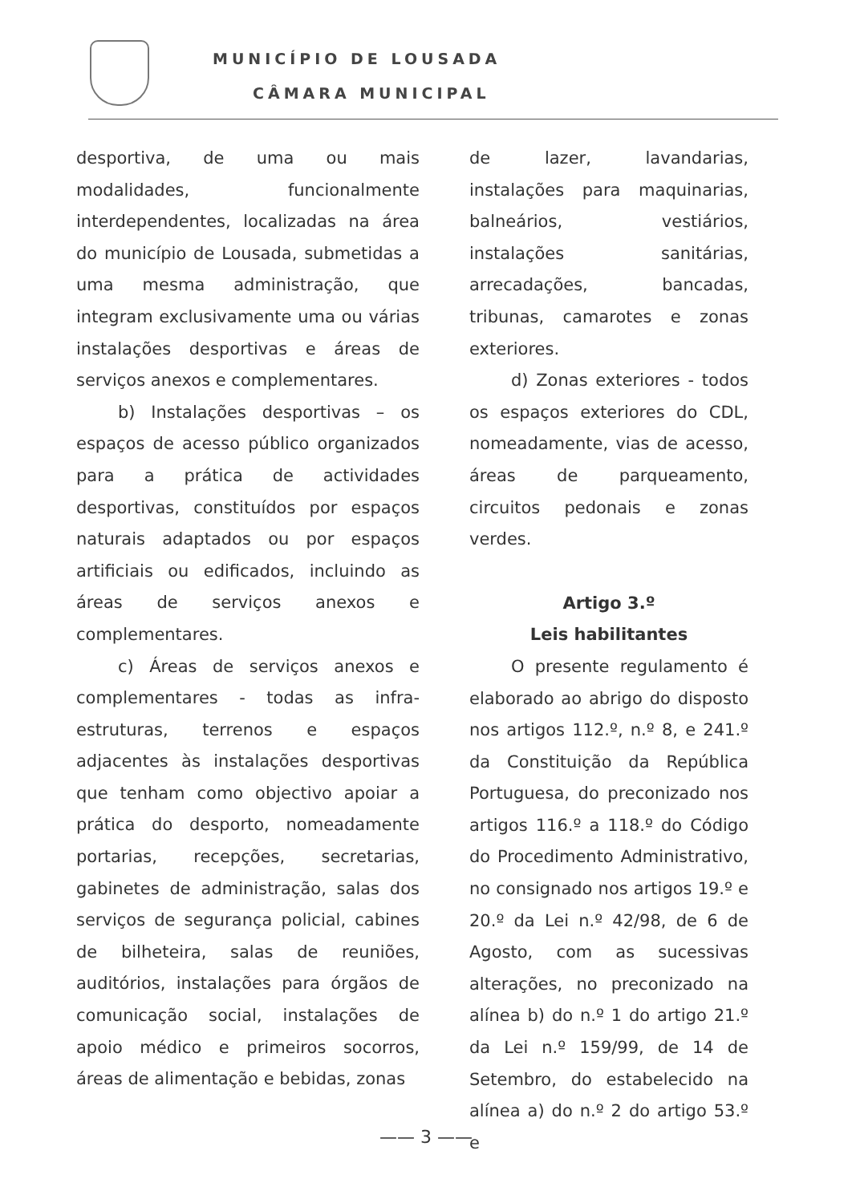MUNICÍPIO DE LOUSADA
CÂMARA MUNICIPAL
desportiva, de uma ou mais modalidades, funcionalmente interdependentes, localizadas na área do município de Lousada, submetidas a uma mesma administração, que integram exclusivamente uma ou várias instalações desportivas e áreas de serviços anexos e complementares.
b) Instalações desportivas – os espaços de acesso público organizados para a prática de actividades desportivas, constituídos por espaços naturais adaptados ou por espaços artificiais ou edificados, incluindo as áreas de serviços anexos e complementares.
c) Áreas de serviços anexos e complementares - todas as infra-estruturas, terrenos e espaços adjacentes às instalações desportivas que tenham como objectivo apoiar a prática do desporto, nomeadamente portarias, recepções, secretarias, gabinetes de administração, salas dos serviços de segurança policial, cabines de bilheteira, salas de reuniões, auditórios, instalações para órgãos de comunicação social, instalações de apoio médico e primeiros socorros, áreas de alimentação e bebidas, zonas
de lazer, lavandarias, instalações para maquinarias, balneários, vestiários, instalações sanitárias, arrecadações, bancadas, tribunas, camarotes e zonas exteriores.
d) Zonas exteriores - todos os espaços exteriores do CDL, nomeadamente, vias de acesso, áreas de parqueamento, circuitos pedonais e zonas verdes.
Artigo 3.º
Leis habilitantes
O presente regulamento é elaborado ao abrigo do disposto nos artigos 112.º, n.º 8, e 241.º da Constituição da República Portuguesa, do preconizado nos artigos 116.º a 118.º do Código do Procedimento Administrativo, no consignado nos artigos 19.º e 20.º da Lei n.º 42/98, de 6 de Agosto, com as sucessivas alterações, no preconizado na alínea b) do n.º 1 do artigo 21.º da Lei n.º 159/99, de 14 de Setembro, do estabelecido na alínea a) do n.º 2 do artigo 53.º e
—— 3 ——